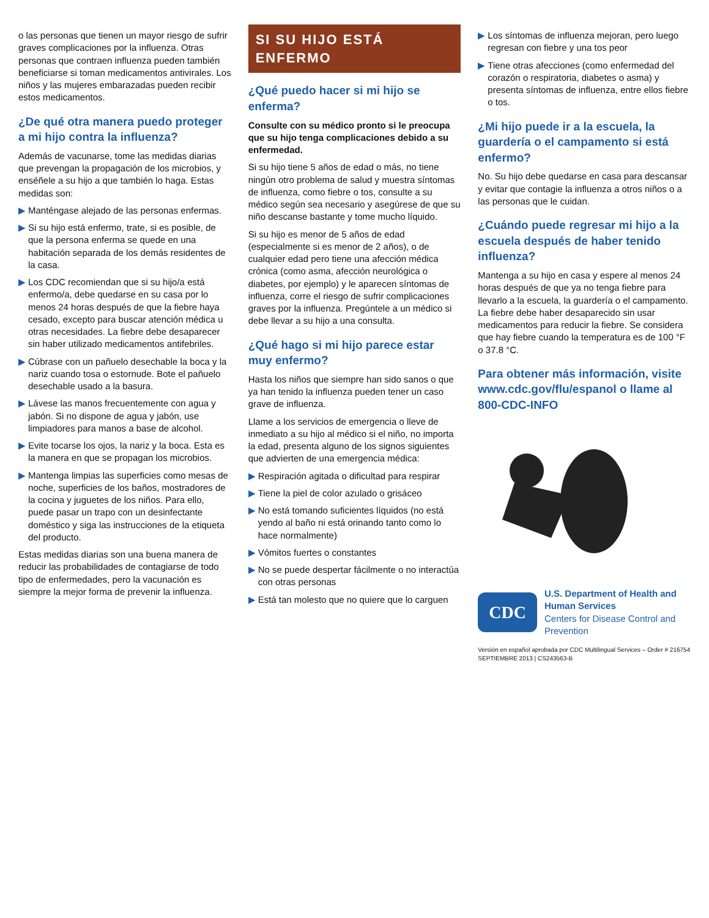o las personas que tienen un mayor riesgo de sufrir graves complicaciones por la influenza. Otras personas que contraen influenza pueden también beneficiarse si toman medicamentos antivirales. Los niños y las mujeres embarazadas pueden recibir estos medicamentos.
¿De qué otra manera puedo proteger a mi hijo contra la influenza?
Además de vacunarse, tome las medidas diarias que prevengan la propagación de los microbios, y enséñele a su hijo a que también lo haga. Estas medidas son:
▶ Manténgase alejado de las personas enfermas.
▶ Si su hijo está enfermo, trate, si es posible, de que la persona enferma se quede en una habitación separada de los demás residentes de la casa.
▶ Los CDC recomiendan que si su hijo/a está enfermo/a, debe quedarse en su casa por lo menos 24 horas después de que la fiebre haya cesado, excepto para buscar atención médica u otras necesidades. La fiebre debe desaparecer sin haber utilizado medicamentos antifebriles.
▶ Cúbrase con un pañuelo desechable la boca y la nariz cuando tosa o estornude. Bote el pañuelo desechable usado a la basura.
▶ Lávese las manos frecuentemente con agua y jabón. Si no dispone de agua y jabón, use limpiadores para manos a base de alcohol.
▶ Evite tocarse los ojos, la nariz y la boca. Esta es la manera en que se propagan los microbios.
▶ Mantenga limpias las superficies como mesas de noche, superficies de los baños, mostradores de la cocina y juguetes de los niños. Para ello, puede pasar un trapo con un desinfectante doméstico y siga las instrucciones de la etiqueta del producto.
Estas medidas diarias son una buena manera de reducir las probabilidades de contagiarse de todo tipo de enfermedades, pero la vacunación es siempre la mejor forma de prevenir la influenza.
SI SU HIJO ESTÁ ENFERMO
¿Qué puedo hacer si mi hijo se enferma?
Consulte con su médico pronto si le preocupa que su hijo tenga complicaciones debido a su enfermedad.
Si su hijo tiene 5 años de edad o más, no tiene ningún otro problema de salud y muestra síntomas de influenza, como fiebre o tos, consulte a su médico según sea necesario y asegúrese de que su niño descanse bastante y tome mucho líquido.
Si su hijo es menor de 5 años de edad (especialmente si es menor de 2 años), o de cualquier edad pero tiene una afección médica crónica (como asma, afección neurológica o diabetes, por ejemplo) y le aparecen síntomas de influenza, corre el riesgo de sufrir complicaciones graves por la influenza. Pregúntele a un médico si debe llevar a su hijo a una consulta.
¿Qué hago si mi hijo parece estar muy enfermo?
Hasta los niños que siempre han sido sanos o que ya han tenido la influenza pueden tener un caso grave de influenza.
Llame a los servicios de emergencia o lleve de inmediato a su hijo al médico si el niño, no importa la edad, presenta alguno de los signos siguientes que advierten de una emergencia médica:
▶ Respiración agitada o dificultad para respirar
▶ Tiene la piel de color azulado o grisáceo
▶ No está tomando suficientes líquidos (no está yendo al baño ni está orinando tanto como lo hace normalmente)
▶ Vómitos fuertes o constantes
▶ No se puede despertar fácilmente o no interactúa con otras personas
▶ Está tan molesto que no quiere que lo carguen
▶ Los síntomas de influenza mejoran, pero luego regresan con fiebre y una tos peor
▶ Tiene otras afecciones (como enfermedad del corazón o respiratoria, diabetes o asma) y presenta síntomas de influenza, entre ellos fiebre o tos.
¿Mi hijo puede ir a la escuela, la guardería o el campamento si está enfermo?
No. Su hijo debe quedarse en casa para descansar y evitar que contagie la influenza a otros niños o a las personas que le cuidan.
¿Cuándo puede regresar mi hijo a la escuela después de haber tenido influenza?
Mantenga a su hijo en casa y espere al menos 24 horas después de que ya no tenga fiebre para llevarlo a la escuela, la guardería o el campamento. La fiebre debe haber desaparecido sin usar medicamentos para reducir la fiebre. Se considera que hay fiebre cuando la temperatura es de 100 °F o 37.8 °C.
Para obtener más información, visite www.cdc.gov/flu/espanol o llame al 800-CDC-INFO
CDC
U.S. Department of Health and Human Services
Centers for Disease Control and Prevention
Versión en español aprobada por CDC Multilingual Services – Order # 216754 SEPTIEMBRE 2013 | CS243563-B